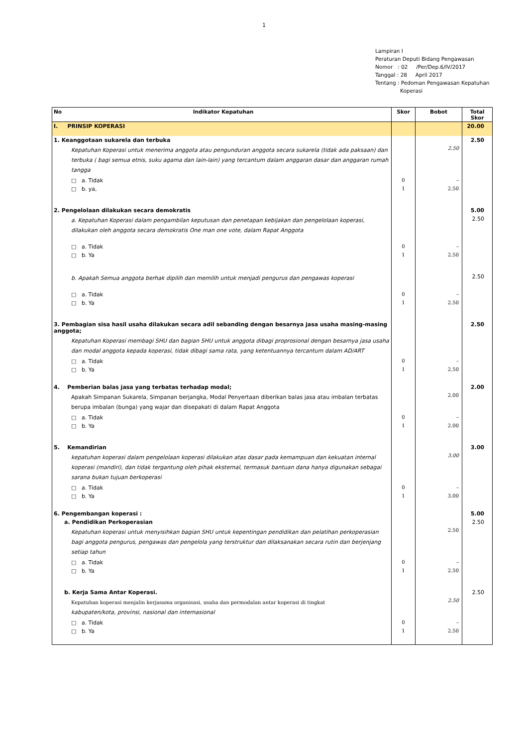1
Lampiran I
Peraturan Deputi Bidang Pengawasan
Nomor : 02 /Per/Dep.6/IV/2017
Tanggal : 28 April 2017
Tentang : Pedoman Pengawasan Kepatuhan
Koperasi
| No Indikator Kepatuhan | Skor | Bobot | Total Skor |
| --- | --- | --- | --- |
| I. PRINSIP KOPERASI | | | 20.00 |
| 1. Keanggotaan sukarela dan terbuka | | | 2.50 |
| Kepatuhan Koperasi untuk menerima anggota atau pengunduran anggota secara sukarela (tidak ada paksaan) dan terbuka ( bagi semua etnis, suku agama dan lain-lain) yang tercantum dalam anggaran dasar dan anggaran rumah tangga | | 2.50 | |
| □ a. Tidak | 0 | – | |
| □ b. ya, | 1 | 2.50 | |
| 2. Pengelolaan dilakukan secara demokratis | | | 5.00 |
| a. Kepatuhan Koperasi dalam pengambilan keputusan dan penetapan kebijakan dan pengelolaan koperasi, dilakukan oleh anggota secara demokratis One man one vote, dalam Rapat Anggota | | | 2.50 |
| □ a. Tidak | 0 | – | |
| □ b. Ya | 1 | 2.50 | |
| b. Apakah Semua anggota berhak dipilih dan memilih untuk menjadi pengurus dan pengawas koperasi | | | 2.50 |
| □ a. Tidak | 0 | – | |
| □ b. Ya | 1 | 2.50 | |
| 3. Pembagian sisa hasil usaha dilakukan secara adil sebanding dengan besarnya jasa usaha masing-masing anggota; | | | 2.50 |
| Kepatuhan Koperasi membagi SHU dan bagian SHU untuk anggota dibagi proprosional dengan besarnya jasa usaha dan modal anggota kepada koperasi, tidak dibagi sama rata, yang ketentuannya tercantum dalam AD/ART | | | |
| □ a. Tidak | 0 | – | |
| □ b. Ya | 1 | 2.50 | |
| 4. Pemberian balas jasa yang terbatas terhadap modal; | | | 2.00 |
| Apakah Simpanan Sukarela, Simpanan berjangka, Modal Penyertaan diberikan balas jasa atau imbalan terbatas berupa imbalan (bunga) yang wajar dan disepakati di dalam Rapat Anggota | | 2.00 | |
| □ a. Tidak | 0 | – | |
| □ b. Ya | 1 | 2.00 | |
| 5. Kemandirian | | | 3.00 |
| kepatuhan koperasi dalam pengelolaan koperasi dilakukan atas dasar pada kemampuan dan kekuatan internal koperasi (mandiri), dan tidak tergantung oleh pihak eksternal, termasuk bantuan dana hanya digunakan sebagai sarana bukan tujuan berkoperasi | | 3.00 | |
| □ a. Tidak | 0 | – | |
| □ b. Ya | 1 | 3.00 | |
| 6. Pengembangan koperasi : | | | 5.00 |
| a. Pendidikan Perkoperasian | | | 2.50 |
| Kepatuhan koperasi untuk menyisihkan bagian SHU untuk kepentingan pendidikan dan pelatihan perkoperasian bagi anggota pengurus, pengawas dan pengelola yang terstruktur dan dilaksanakan secara rutin dan berjenjang setiap tahun | | 2.50 | |
| □ a. Tidak | 0 | – | |
| □ b. Ya | 1 | 2.50 | |
| b. Kerja Sama Antar Koperasi. | | | 2.50 |
| Kepatuhan koperasi menjalin kerjasama organisasi, usaha dan permodalan antar koperasi di tingkat kabupaten/kota, provinsi, nasional dan internasional | | 2.50 | |
| □ a. Tidak | 0 | – | |
| □ b. Ya | 1 | 2.50 | |